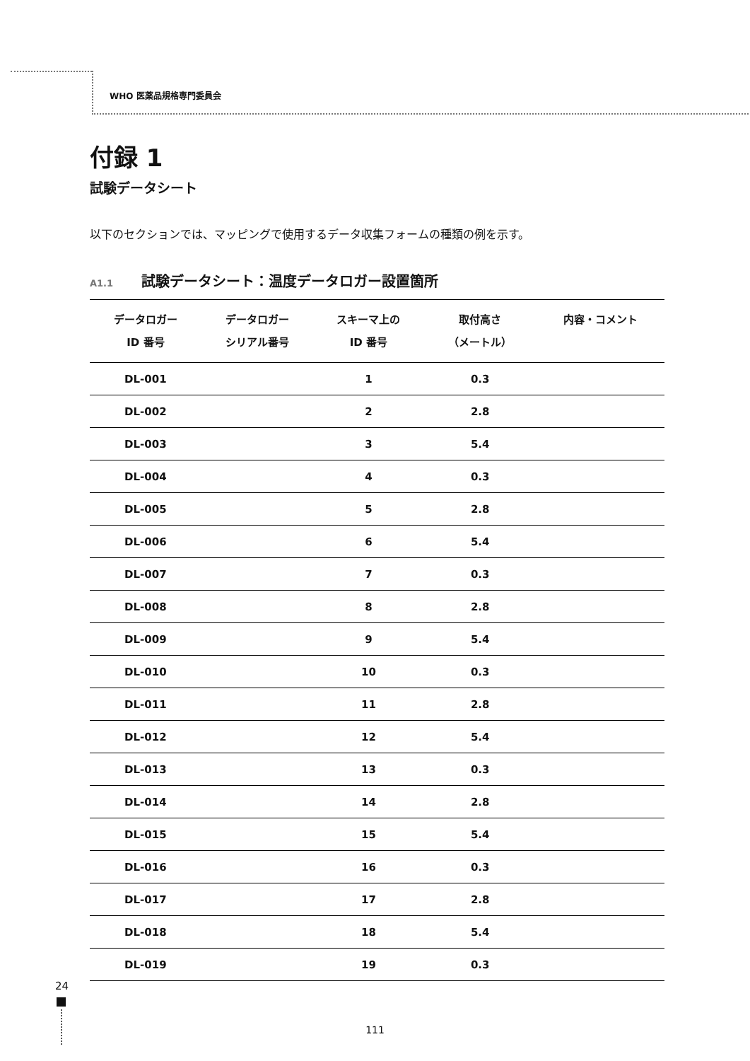WHO 医薬品規格専門委員会
付録 1
試験データシート
以下のセクションでは、マッピングで使用するデータ収集フォームの種類の例を示す。
A1.1 試験データシート：温度データロガー設置箇所
| データロガー ID 番号 | データロガー シリアル番号 | スキーマ上の ID 番号 | 取付高さ （メートル） | 内容・コメント |
| --- | --- | --- | --- | --- |
| DL-001 | | 1 | 0.3 | |
| DL-002 | | 2 | 2.8 | |
| DL-003 | | 3 | 5.4 | |
| DL-004 | | 4 | 0.3 | |
| DL-005 | | 5 | 2.8 | |
| DL-006 | | 6 | 5.4 | |
| DL-007 | | 7 | 0.3 | |
| DL-008 | | 8 | 2.8 | |
| DL-009 | | 9 | 5.4 | |
| DL-010 | | 10 | 0.3 | |
| DL-011 | | 11 | 2.8 | |
| DL-012 | | 12 | 5.4 | |
| DL-013 | | 13 | 0.3 | |
| DL-014 | | 14 | 2.8 | |
| DL-015 | | 15 | 5.4 | |
| DL-016 | | 16 | 0.3 | |
| DL-017 | | 17 | 2.8 | |
| DL-018 | | 18 | 5.4 | |
| DL-019 | | 19 | 0.3 | |
24
111